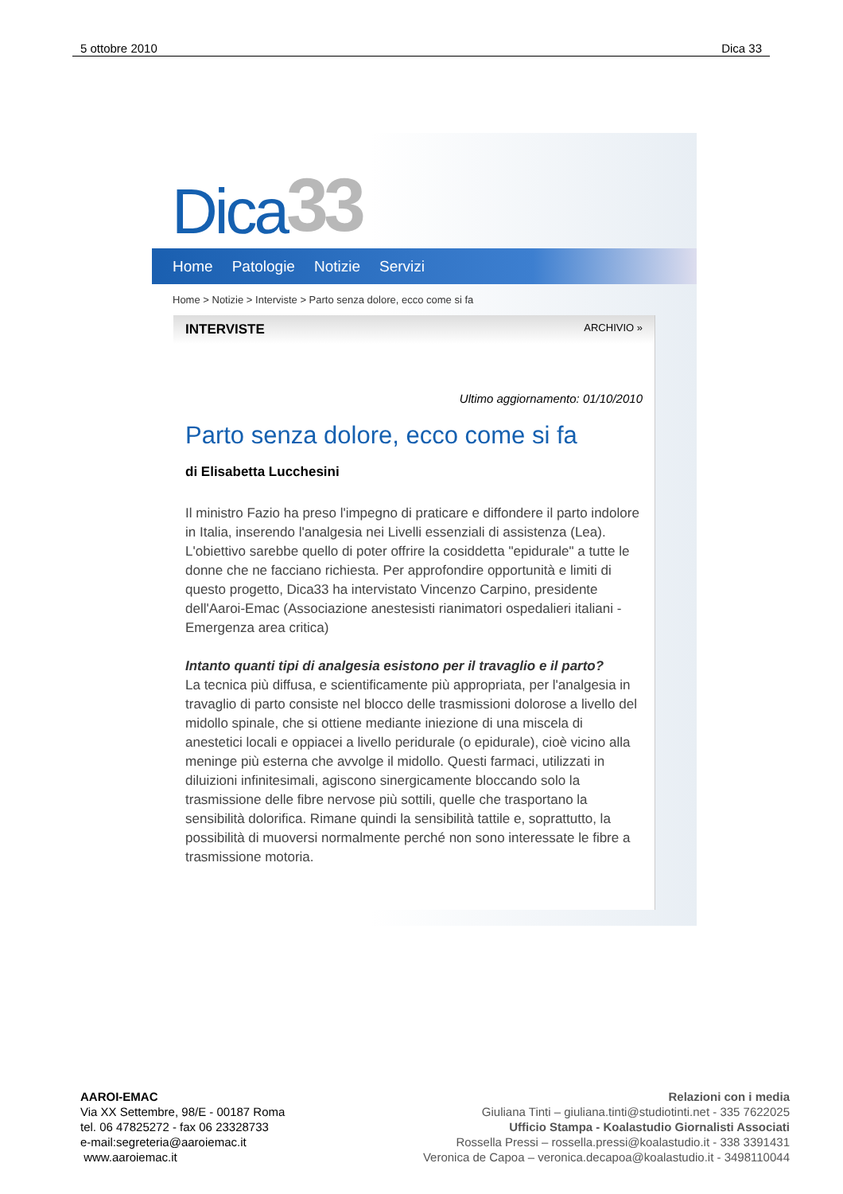5 ottobre 2010 Dica 33
Dica 33
Home Patologie Notizie Servizi
Home > Notizie > Interviste > Parto senza dolore, ecco come si fa
INTERVISTE ARCHIVIO »
Ultimo aggiornamento: 01/10/2010
Parto senza dolore, ecco come si fa
di Elisabetta Lucchesini
Il ministro Fazio ha preso l'impegno di praticare e diffondere il parto indolore in Italia, inserendo l'analgesia nei Livelli essenziali di assistenza (Lea). L'obiettivo sarebbe quello di poter offrire la cosiddetta "epidurale" a tutte le donne che ne facciano richiesta. Per approfondire opportunità e limiti di questo progetto, Dica33 ha intervistato Vincenzo Carpino, presidente dell'Aaroi-Emac (Associazione anestesisti rianimatori ospedalieri italiani - Emergenza area critica)
Intanto quanti tipi di analgesia esistono per il travaglio e il parto?
La tecnica più diffusa, e scientificamente più appropriata, per l'analgesia in travaglio di parto consiste nel blocco delle trasmissioni dolorose a livello del midollo spinale, che si ottiene mediante iniezione di una miscela di anestetici locali e oppiacei a livello peridurale (o epidurale), cioè vicino alla meninge più esterna che avvolge il midollo. Questi farmaci, utilizzati in diluizioni infinitesimali, agiscono sinergicamente bloccando solo la trasmissione delle fibre nervose più sottili, quelle che trasportano la sensibilità dolorifica. Rimane quindi la sensibilità tattile e, soprattutto, la possibilità di muoversi normalmente perché non sono interessate le fibre a trasmissione motoria.
AAROI-EMAC
Via XX Settembre, 98/E - 00187 Roma
tel. 06 47825272 - fax 06 23328733
e-mail:segreteria@aaroiemac.it
www.aaroiemac.it
Relazioni con i media
Giuliana Tinti – giuliana.tinti@studiotinti.net - 335 7622025
Ufficio Stampa - Koalastudio Giornalisti Associati
Rossella Pressi – rossella.pressi@koalastudio.it - 338 3391431
Veronica de Capoa – veronica.decapoa@koalastudio.it - 3498110044